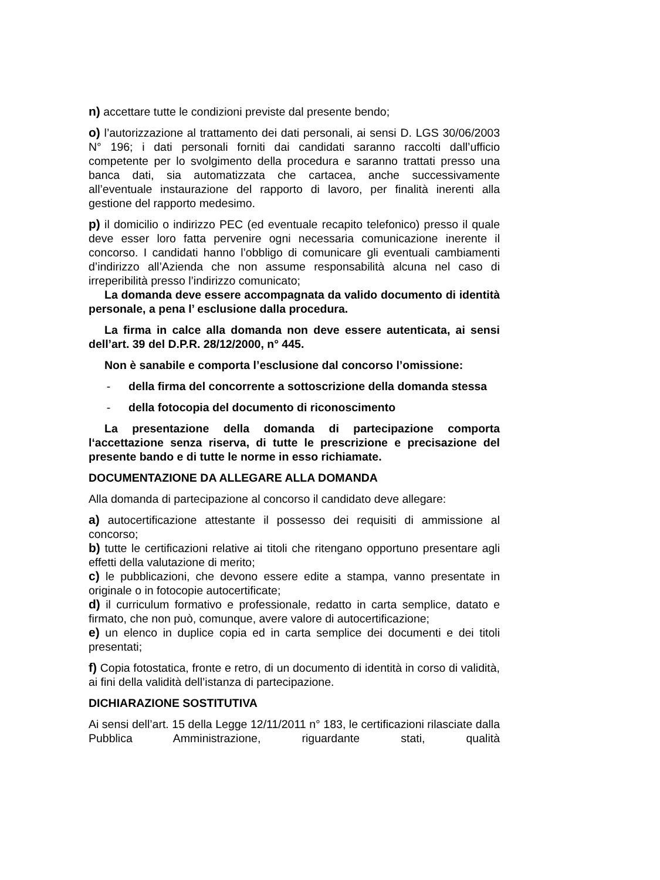n) accettare tutte le condizioni previste dal presente bendo;
o) l’autorizzazione al trattamento dei dati personali, ai sensi D. LGS 30/06/2003 N° 196; i dati personali forniti dai candidati saranno raccolti dall’ufficio competente per lo svolgimento della procedura e saranno trattati presso una banca dati, sia automatizzata che cartacea, anche successivamente all’eventuale instaurazione del rapporto di lavoro, per finalità inerenti alla gestione del rapporto medesimo.
p) il domicilio o indirizzo PEC (ed eventuale recapito telefonico) presso il quale deve esser loro fatta pervenire ogni necessaria comunicazione inerente il concorso. I candidati hanno l’obbligo di comunicare gli eventuali cambiamenti d’indirizzo all’Azienda che non assume responsabilità alcuna nel caso di irreperibilità presso l’indirizzo comunicato;
La domanda deve essere accompagnata da valido documento di identità personale, a pena l’ esclusione dalla procedura.
La firma in calce alla domanda non deve essere autenticata, ai sensi dell’art. 39 del D.P.R. 28/12/2000, n° 445.
Non è sanabile e comporta l’esclusione dal concorso l’omissione:
- della firma del concorrente a sottoscrizione della domanda stessa
- della fotocopia del documento di riconoscimento
La presentazione della domanda di partecipazione comporta l‘accettazione senza riserva, di tutte le prescrizione e precisazione del presente bando e di tutte le norme in esso richiamate.
DOCUMENTAZIONE DA ALLEGARE ALLA DOMANDA
Alla domanda di partecipazione al concorso il candidato deve allegare:
a) autocertificazione attestante il possesso dei requisiti di ammissione al concorso;
b) tutte le certificazioni relative ai titoli che ritengano opportuno presentare agli effetti della valutazione di merito;
c) le pubblicazioni, che devono essere edite a stampa, vanno presentate in originale o in fotocopie autocertificate;
d) il curriculum formativo e professionale, redatto in carta semplice, datato e firmato, che non può, comunque, avere valore di autocertificazione;
e) un elenco in duplice copia ed in carta semplice dei documenti e dei titoli presentati;
f) Copia fotostatica, fronte e retro, di un documento di identità in corso di validità, ai fini della validità dell’istanza di partecipazione.
DICHIARAZIONE SOSTITUTIVA
Ai sensi dell’art. 15 della Legge 12/11/2011 n° 183, le certificazioni rilasciate dalla Pubblica Amministrazione, riguardante stati, qualità